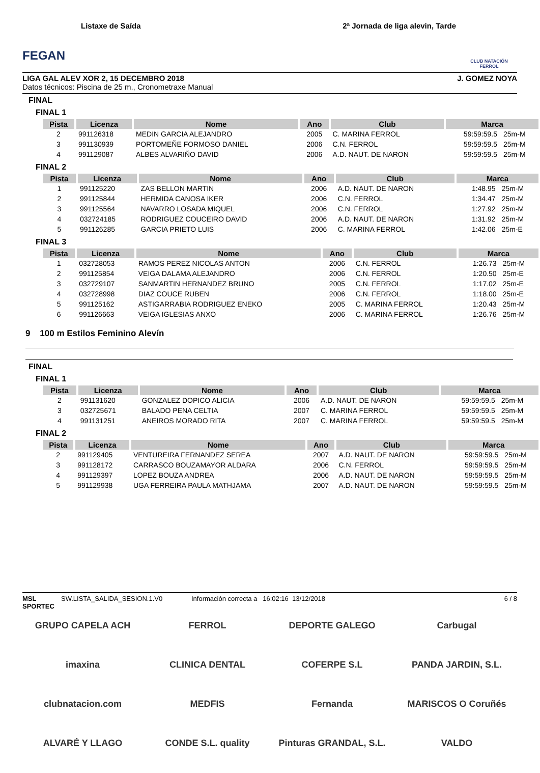FEGAN
Listaxe de Saída 2ª Jornada de liga alevin, Tarde
CLUB NATACIÓN FERROL
LIGA GAL ALEV XOR 2, 15 DECEMBRO 2018 J. GOMEZ NOYA
Datos técnicos: Piscina de 25 m., Cronometraxe Manual
FINAL
FINAL 1
| Pista | Licenza | Nome | Ano | Club | Marca | |
| --- | --- | --- | --- | --- | --- | --- |
| 2 | 991126318 | MEDIN GARCIA ALEJANDRO | 2005 | C. MARINA FERROL | 59:59:59.5 | 25m-M |
| 3 | 991130939 | PORTOMEÑE FORMOSO DANIEL | 2006 | C.N. FERROL | 59:59:59.5 | 25m-M |
| 4 | 991129087 | ALBES ALVARIÑO DAVID | 2006 | A.D. NAUT. DE NARON | 59:59:59.5 | 25m-M |
FINAL 2
| Pista | Licenza | Nome | Ano | Club | Marca | |
| --- | --- | --- | --- | --- | --- | --- |
| 1 | 991125220 | ZAS BELLON MARTIN | 2006 | A.D. NAUT. DE NARON | 1:48.95 | 25m-M |
| 2 | 991125844 | HERMIDA CANOSA IKER | 2006 | C.N. FERROL | 1:34.47 | 25m-M |
| 3 | 991125564 | NAVARRO LOSADA MIQUEL | 2006 | C.N. FERROL | 1:27.92 | 25m-M |
| 4 | 032724185 | RODRIGUEZ COUCEIRO DAVID | 2006 | A.D. NAUT. DE NARON | 1:31.92 | 25m-M |
| 5 | 991126285 | GARCIA PRIETO LUIS | 2006 | C. MARINA FERROL | 1:42.06 | 25m-E |
FINAL 3
| Pista | Licenza | Nome | Ano | Club | Marca | |
| --- | --- | --- | --- | --- | --- | --- |
| 1 | 032728053 | RAMOS PEREZ NICOLAS ANTON | 2006 | C.N. FERROL | 1:26.73 | 25m-M |
| 2 | 991125854 | VEIGA DALAMA ALEJANDRO | 2006 | C.N. FERROL | 1:20.50 | 25m-E |
| 3 | 032729107 | SANMARTIN HERNANDEZ BRUNO | 2005 | C.N. FERROL | 1:17.02 | 25m-E |
| 4 | 032728998 | DIAZ COUCE RUBEN | 2006 | C.N. FERROL | 1:18.00 | 25m-E |
| 5 | 991125162 | ASTIGARRABIA RODRIGUEZ ENEKO | 2005 | C. MARINA FERROL | 1:20.43 | 25m-M |
| 6 | 991126663 | VEIGA IGLESIAS ANXO | 2006 | C. MARINA FERROL | 1:26.76 | 25m-M |
9 100 m Estilos Feminino Alevín
FINAL
FINAL 1
| Pista | Licenza | Nome | Ano | Club | Marca | |
| --- | --- | --- | --- | --- | --- | --- |
| 2 | 991131620 | GONZALEZ DOPICO ALICIA | 2006 | A.D. NAUT. DE NARON | 59:59:59.5 | 25m-M |
| 3 | 032725671 | BALADO PENA CELTIA | 2007 | C. MARINA FERROL | 59:59:59.5 | 25m-M |
| 4 | 991131251 | ANEIROS MORADO RITA | 2007 | C. MARINA FERROL | 59:59:59.5 | 25m-M |
FINAL 2
| Pista | Licenza | Nome | Ano | Club | Marca | |
| --- | --- | --- | --- | --- | --- | --- |
| 2 | 991129405 | VENTUREIRA FERNANDEZ SEREA | 2007 | A.D. NAUT. DE NARON | 59:59:59.5 | 25m-M |
| 3 | 991128172 | CARRASCO BOUZAMAYOR ALDARA | 2006 | C.N. FERROL | 59:59:59.5 | 25m-M |
| 4 | 991129397 | LOPEZ BOUZA ANDREA | 2006 | A.D. NAUT. DE NARON | 59:59:59.5 | 25m-M |
| 5 | 991129938 | UGA FERREIRA PAULA MATHJAMA | 2007 | A.D. NAUT. DE NARON | 59:59:59.5 | 25m-M |
MSL SPORTEC SW.LISTA_SALIDA_SESION.1.V0 Información correcta a 16:02:16 13/12/2018 6 / 8
GRUPO CAPELA ACH
FERROL
DEPORTE GALEGO
Carbugal
imaxina
CLINICA DENTAL
COFERPE S.L
PANDA JARDIN, S.L.
clubnatacion.com
MEDFIS
Fernanda
MARISCOS O Coruñés
ALVARÉ Y LLAGO
CONDE S.L. quality
Pinturas GRANDAL, S.L.
VALDO